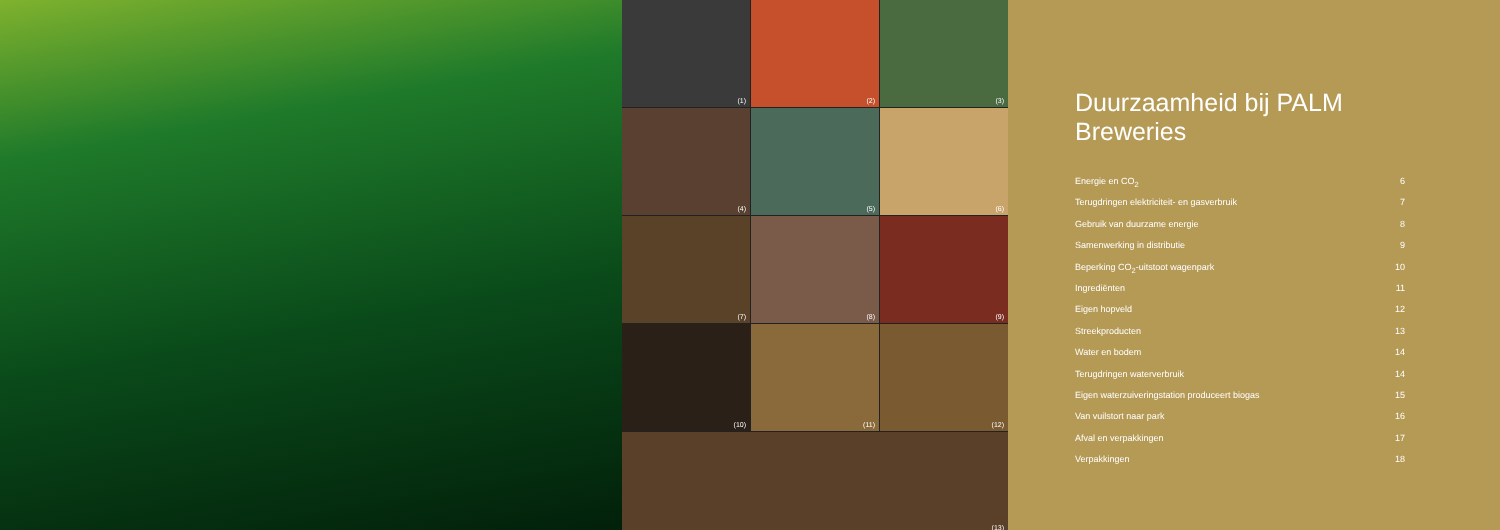(1)
(2)
(3)
(4)
(5)
(6)
(7)
(8)
(9)
(10)
(11)
(12)
(13)
Duurzaamheid bij PALM Breweries
Energie en CO<sub>2</sub> 6
Terugdringen elektriciteit- en gasverbruik 7
Gebruik van duurzame energie 8
Samenwerking in distributie 9
Beperking CO<sub>2</sub>-uitstoot wagenpark 10
Ingrediënten 11
Eigen hopveld 12
Streekproducten 13
Water en bodem 14
Terugdringen waterverbruik 14
Eigen waterzuiveringstation produceert biogas 15
Van vuilstort naar park 16
Afval en verpakkingen 17
Verpakkingen 18